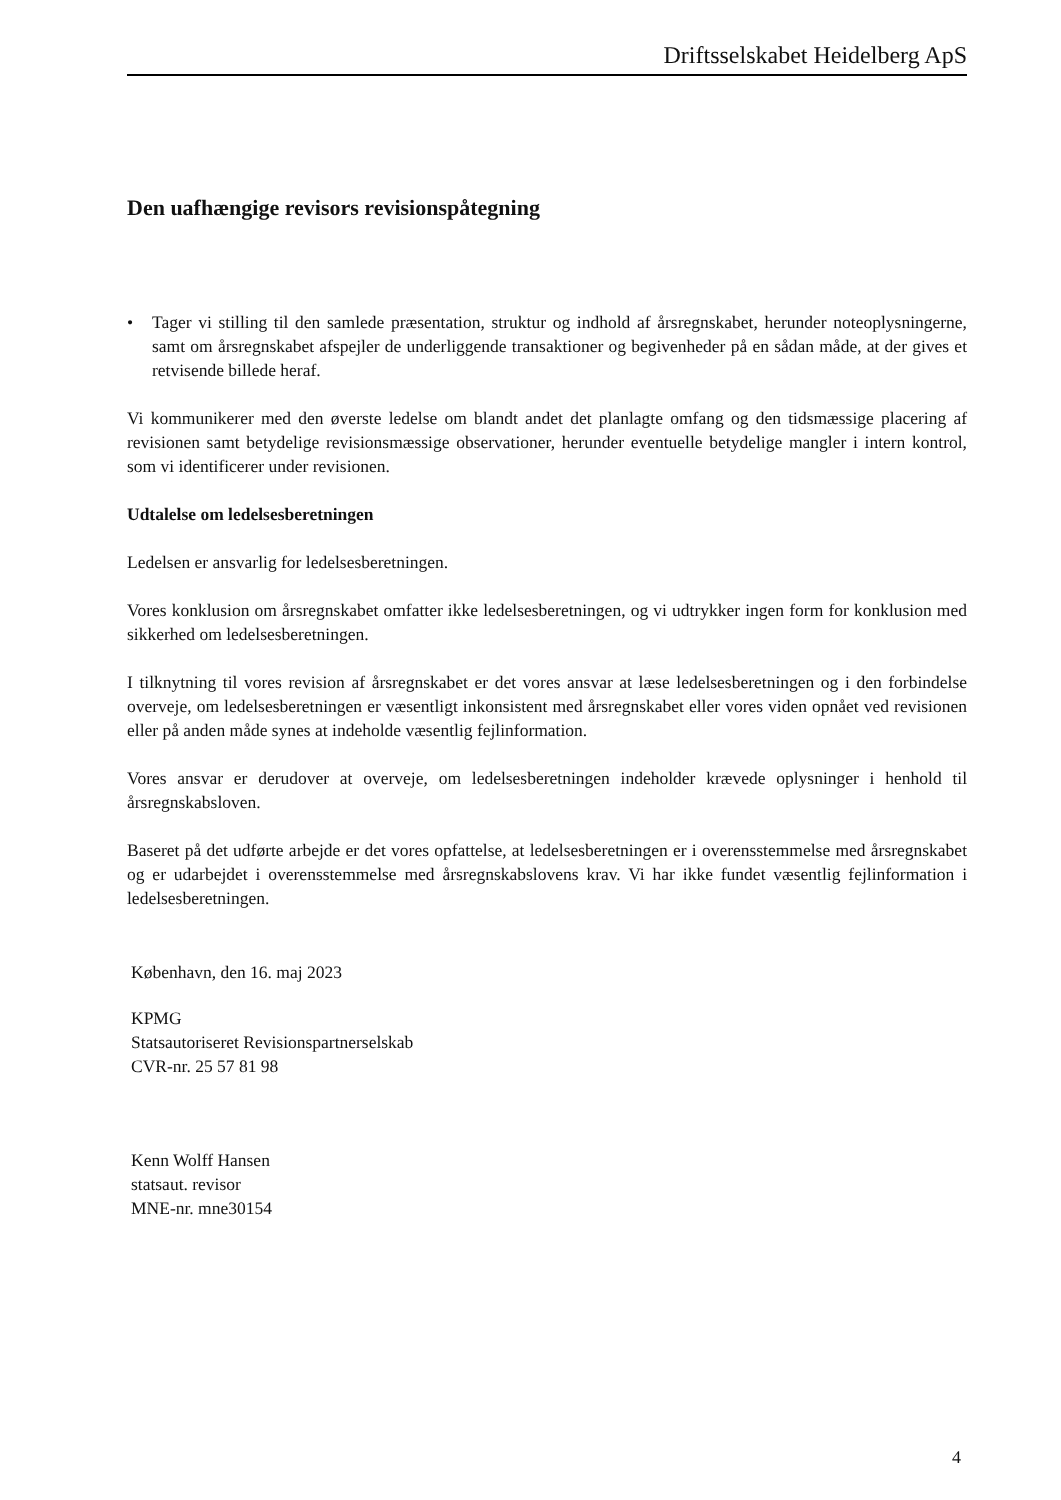Driftsselskabet Heidelberg ApS
Den uafhængige revisors revisionspåtegning
• Tager vi stilling til den samlede præsentation, struktur og indhold af årsregnskabet, herunder noteoplysningerne, samt om årsregnskabet afspejler de underliggende transaktioner og begivenheder på en sådan måde, at der gives et retvisende billede heraf.
Vi kommunikerer med den øverste ledelse om blandt andet det planlagte omfang og den tidsmæssige placering af revisionen samt betydelige revisionsmæssige observationer, herunder eventuelle betydelige mangler i intern kontrol, som vi identificerer under revisionen.
Udtalelse om ledelsesberetningen
Ledelsen er ansvarlig for ledelsesberetningen.
Vores konklusion om årsregnskabet omfatter ikke ledelsesberetningen, og vi udtrykker ingen form for konklusion med sikkerhed om ledelsesberetningen.
I tilknytning til vores revision af årsregnskabet er det vores ansvar at læse ledelsesberetningen og i den forbindelse overveje, om ledelsesberetningen er væsentligt inkonsistent med årsregnskabet eller vores viden opnået ved revisionen eller på anden måde synes at indeholde væsentlig fejlinformation.
Vores ansvar er derudover at overveje, om ledelsesberetningen indeholder krævede oplysninger i henhold til årsregnskabsloven.
Baseret på det udførte arbejde er det vores opfattelse, at ledelsesberetningen er i overensstemmelse med årsregnskabet og er udarbejdet i overensstemmelse med årsregnskabslovens krav. Vi har ikke fundet væsentlig fejlinformation i ledelsesberetningen.
København, den 16. maj 2023
KPMG
Statsautoriseret Revisionspartnerselskab
CVR-nr. 25 57 81 98
Kenn Wolff Hansen
statsaut. revisor
MNE-nr. mne30154
4